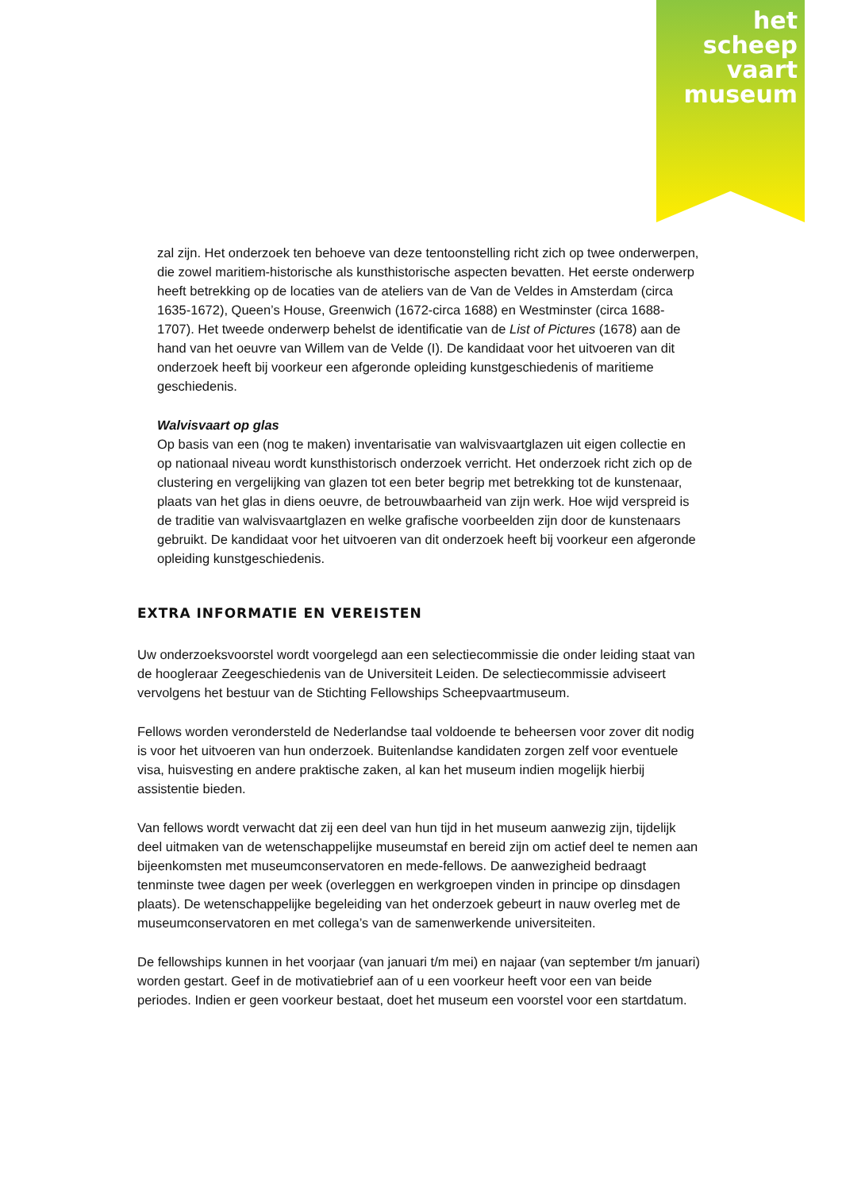het
scheep
vaart
museum
zal zijn. Het onderzoek ten behoeve van deze tentoonstelling richt zich op twee onderwerpen, die zowel maritiem-historische als kunsthistorische aspecten bevatten. Het eerste onderwerp heeft betrekking op de locaties van de ateliers van de Van de Veldes in Amsterdam (circa 1635-1672), Queen’s House, Greenwich (1672-circa 1688) en Westminster (circa 1688-1707). Het tweede onderwerp behelst de identificatie van de List of Pictures (1678) aan de hand van het oeuvre van Willem van de Velde (I). De kandidaat voor het uitvoeren van dit onderzoek heeft bij voorkeur een afgeronde opleiding kunstgeschiedenis of maritieme geschiedenis.
Walvisvaart op glas
Op basis van een (nog te maken) inventarisatie van walvisvaartglazen uit eigen collectie en op nationaal niveau wordt kunsthistorisch onderzoek verricht. Het onderzoek richt zich op de clustering en vergelijking van glazen tot een beter begrip met betrekking tot de kunstenaar, plaats van het glas in diens oeuvre, de betrouwbaarheid van zijn werk. Hoe wijd verspreid is de traditie van walvisvaartglazen en welke grafische voorbeelden zijn door de kunstenaars gebruikt. De kandidaat voor het uitvoeren van dit onderzoek heeft bij voorkeur een afgeronde opleiding kunstgeschiedenis.
EXTRA INFORMATIE EN VEREISTEN
Uw onderzoeksvoorstel wordt voorgelegd aan een selectiecommissie die onder leiding staat van de hoogleraar Zeegeschiedenis van de Universiteit Leiden. De selectiecommissie adviseert vervolgens het bestuur van de Stichting Fellowships Scheepvaartmuseum.
Fellows worden verondersteld de Nederlandse taal voldoende te beheersen voor zover dit nodig is voor het uitvoeren van hun onderzoek. Buitenlandse kandidaten zorgen zelf voor eventuele visa, huisvesting en andere praktische zaken, al kan het museum indien mogelijk hierbij assistentie bieden.
Van fellows wordt verwacht dat zij een deel van hun tijd in het museum aanwezig zijn, tijdelijk deel uitmaken van de wetenschappelijke museumstaf en bereid zijn om actief deel te nemen aan bijeenkomsten met museumconservatoren en mede-fellows. De aanwezigheid bedraagt tenminste twee dagen per week (overleggen en werkgroepen vinden in principe op dinsdagen plaats). De wetenschappelijke begeleiding van het onderzoek gebeurt in nauw overleg met de museumconservatoren en met collega’s van de samenwerkende universiteiten.
De fellowships kunnen in het voorjaar (van januari t/m mei) en najaar (van september t/m januari) worden gestart. Geef in de motivatiebrief aan of u een voorkeur heeft voor een van beide periodes. Indien er geen voorkeur bestaat, doet het museum een voorstel voor een startdatum.